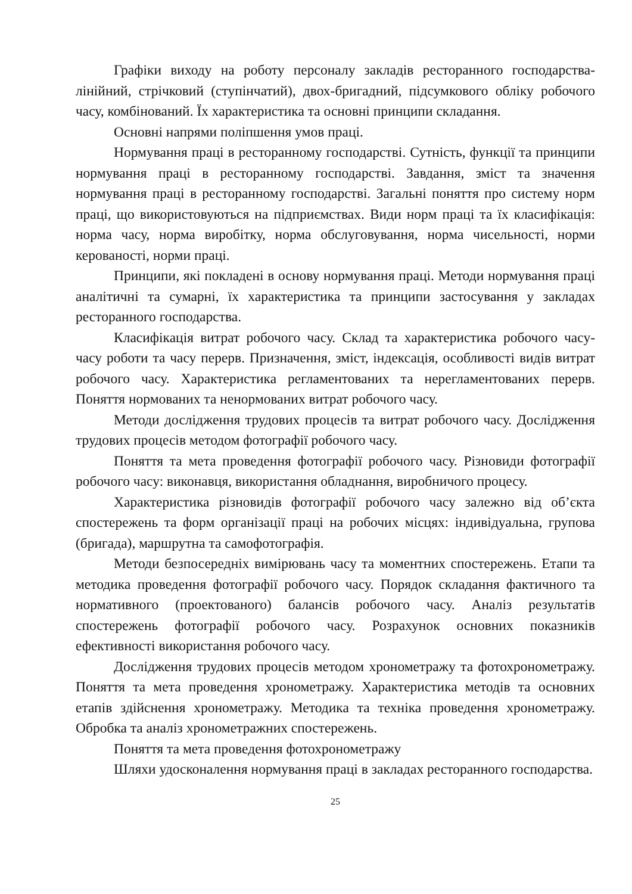Графіки виходу на роботу персоналу закладів ресторанного господарства- лінійний, стрічковий (ступінчатий), двох-бригадний, підсумкового обліку робочого часу, комбінований. Їх характеристика та основні принципи складання.
Основні напрями поліпшення умов праці.
Нормування праці в ресторанному господарстві. Сутність, функції та принципи нормування праці в ресторанному господарстві. Завдання, зміст та значення нормування праці в ресторанному господарстві. Загальні поняття про систему норм праці, що використовуються на підприємствах. Види норм праці та їх класифікація: норма часу, норма виробітку, норма обслуговування, норма чисельності, норми керованості, норми праці.
Принципи, які покладені в основу нормування праці. Методи нормування праці аналітичні та сумарні, їх характеристика та принципи застосування у закладах ресторанного господарства.
Класифікація витрат робочого часу. Склад та характеристика робочого часу-часу роботи та часу перерв. Призначення, зміст, індексація, особливості видів витрат робочого часу. Характеристика регламентованих та нерегламентованих перерв. Поняття нормованих та ненормованих витрат робочого часу.
Методи дослідження трудових процесів та витрат робочого часу. Дослідження трудових процесів методом фотографії робочого часу.
Поняття та мета проведення фотографії робочого часу. Різновиди фотографії робочого часу: виконавця, використання обладнання, виробничого процесу.
Характеристика різновидів фотографії робочого часу залежно від об’єкта спостережень та форм організації праці на робочих місцях: індивідуальна, групова (бригада), маршрутна та самофотографія.
Методи безпосередніх вимірювань часу та моментних спостережень. Етапи та методика проведення фотографії робочого часу. Порядок складання фактичного та нормативного (проектованого) балансів робочого часу. Аналіз результатів спостережень фотографії робочого часу. Розрахунок основних показників ефективності використання робочого часу.
Дослідження трудових процесів методом хронометражу та фотохронометражу. Поняття та мета проведення хронометражу. Характеристика методів та основних етапів здійснення хронометражу. Методика та техніка проведення хронометражу. Обробка та аналіз хронометражних спостережень.
Поняття та мета проведення фотохронометражу
Шляхи удосконалення нормування праці в закладах ресторанного господарства.
25